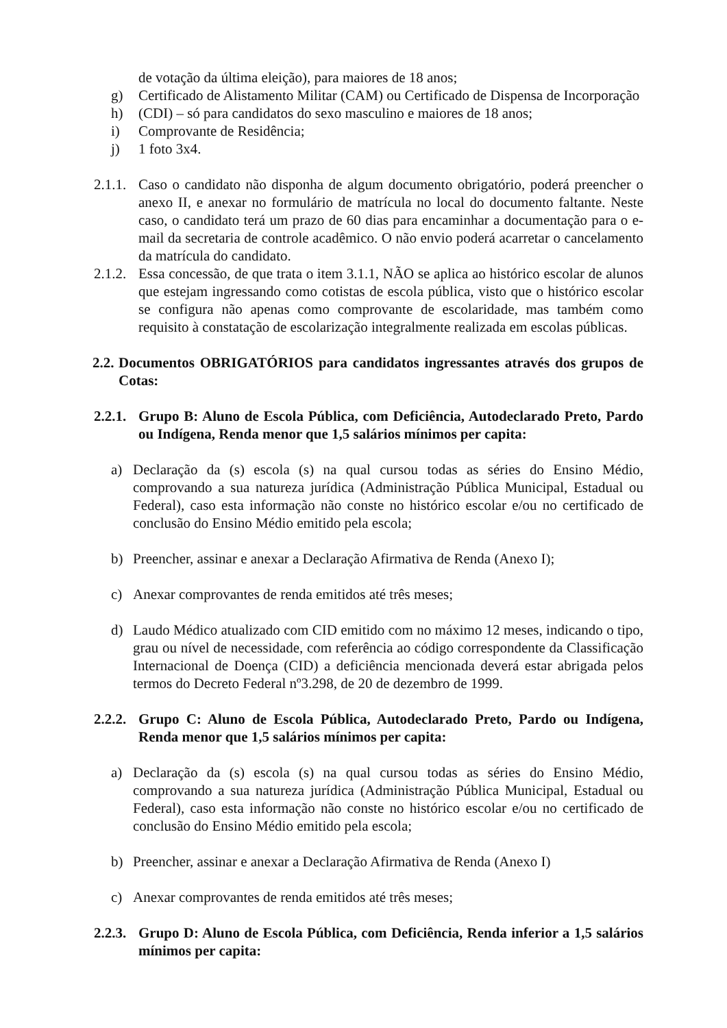de votação da última eleição), para maiores de 18 anos;
g) Certificado de Alistamento Militar (CAM) ou Certificado de Dispensa de Incorporação
h) (CDI) – só para candidatos do sexo masculino e maiores de 18 anos;
i) Comprovante de Residência;
j) 1 foto 3x4.
2.1.1. Caso o candidato não disponha de algum documento obrigatório, poderá preencher o anexo II, e anexar no formulário de matrícula no local do documento faltante. Neste caso, o candidato terá um prazo de 60 dias para encaminhar a documentação para o e-mail da secretaria de controle acadêmico. O não envio poderá acarretar o cancelamento da matrícula do candidato.
2.1.2. Essa concessão, de que trata o item 3.1.1, NÃO se aplica ao histórico escolar de alunos que estejam ingressando como cotistas de escola pública, visto que o histórico escolar se configura não apenas como comprovante de escolaridade, mas também como requisito à constatação de escolarização integralmente realizada em escolas públicas.
2.2. Documentos OBRIGATÓRIOS para candidatos ingressantes através dos grupos de Cotas:
2.2.1. Grupo B: Aluno de Escola Pública, com Deficiência, Autodeclarado Preto, Pardo ou Indígena, Renda menor que 1,5 salários mínimos per capita:
a) Declaração da (s) escola (s) na qual cursou todas as séries do Ensino Médio, comprovando a sua natureza jurídica (Administração Pública Municipal, Estadual ou Federal), caso esta informação não conste no histórico escolar e/ou no certificado de conclusão do Ensino Médio emitido pela escola;
b) Preencher, assinar e anexar a Declaração Afirmativa de Renda (Anexo I);
c) Anexar comprovantes de renda emitidos até três meses;
d) Laudo Médico atualizado com CID emitido com no máximo 12 meses, indicando o tipo, grau ou nível de necessidade, com referência ao código correspondente da Classificação Internacional de Doença (CID) a deficiência mencionada deverá estar abrigada pelos termos do Decreto Federal nº3.298, de 20 de dezembro de 1999.
2.2.2. Grupo C: Aluno de Escola Pública, Autodeclarado Preto, Pardo ou Indígena, Renda menor que 1,5 salários mínimos per capita:
a) Declaração da (s) escola (s) na qual cursou todas as séries do Ensino Médio, comprovando a sua natureza jurídica (Administração Pública Municipal, Estadual ou Federal), caso esta informação não conste no histórico escolar e/ou no certificado de conclusão do Ensino Médio emitido pela escola;
b) Preencher, assinar e anexar a Declaração Afirmativa de Renda (Anexo I)
c) Anexar comprovantes de renda emitidos até três meses;
2.2.3. Grupo D: Aluno de Escola Pública, com Deficiência, Renda inferior a 1,5 salários mínimos per capita: